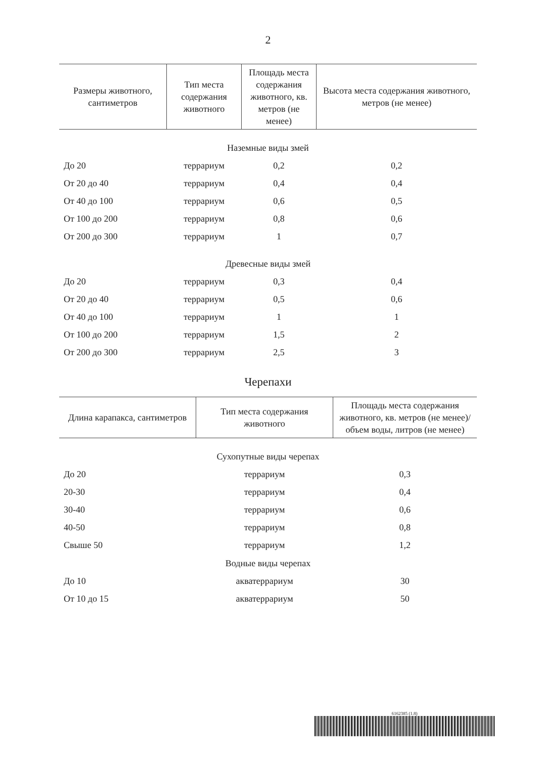2
| Размеры животного, сантиметров | Тип места содержания животного | Площадь места содержания животного, кв. метров (не менее) | Высота места содержания животного, метров (не менее) |
| --- | --- | --- | --- |
| Наземные виды змей | | | |
| До 20 | террариум | 0,2 | 0,2 |
| От 20 до 40 | террариум | 0,4 | 0,4 |
| От 40 до 100 | террариум | 0,6 | 0,5 |
| От 100 до 200 | террариум | 0,8 | 0,6 |
| От 200 до 300 | террариум | 1 | 0,7 |
| Древесные виды змей | | | |
| До 20 | террариум | 0,3 | 0,4 |
| От 20 до 40 | террариум | 0,5 | 0,6 |
| От 40 до 100 | террариум | 1 | 1 |
| От 100 до 200 | террариум | 1,5 | 2 |
| От 200 до 300 | террариум | 2,5 | 3 |
Черепахи
| Длина карапакса, сантиметров | Тип места содержания животного | Площадь места содержания животного, кв. метров (не менее)/ объем воды, литров (не менее) |
| --- | --- | --- |
| Сухопутные виды черепах | | |
| До 20 | террариум | 0,3 |
| 20-30 | террариум | 0,4 |
| 30-40 | террариум | 0,6 |
| 40-50 | террариум | 0,8 |
| Свыше 50 | террариум | 1,2 |
| Водные виды черепах | | |
| До 10 | акватеррариум | 30 |
| От 10 до 15 | акватеррариум | 50 |
6162385 (1.8)